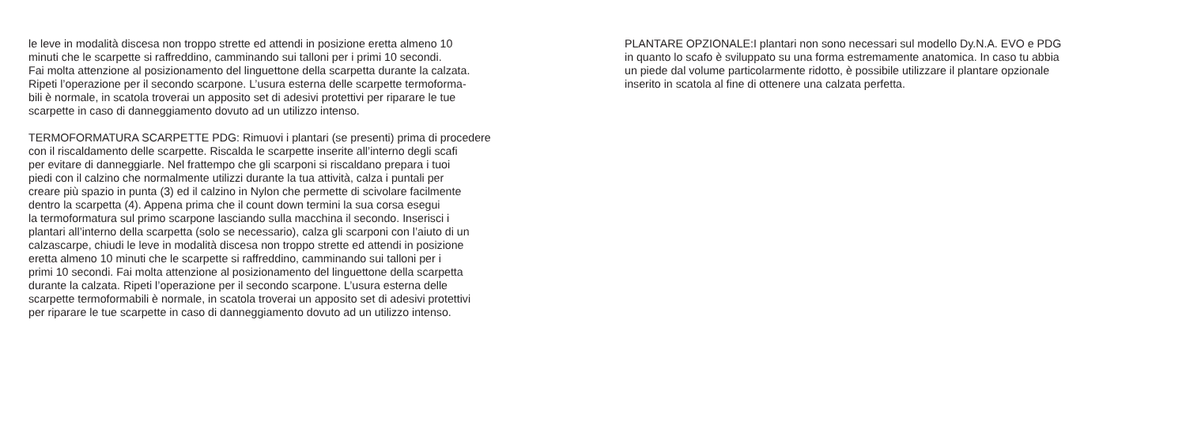le leve in modalità discesa non troppo strette ed attendi in posizione eretta almeno 10
minuti che le scarpette si raffreddino, camminando sui talloni per i primi 10 secondi.
Fai molta attenzione al posizionamento del linguettone della scarpetta durante la calzata.
Ripeti l’operazione per il secondo scarpone. L’usura esterna delle scarpette termoforma-
bili è normale, in scatola troverai un apposito set di adesivi protettivi per riparare le tue
scarpette in caso di danneggiamento dovuto ad un utilizzo intenso.
TERMOFORMATURA SCARPETTE PDG: Rimuovi i plantari (se presenti) prima di procedere
con il riscaldamento delle scarpette. Riscalda le scarpette inserite all’interno degli scafi
per evitare di danneggiarle. Nel frattempo che gli scarponi si riscaldano prepara i tuoi
piedi con il calzino che normalmente utilizzi durante la tua attività, calza i puntali per
creare più spazio in punta (3) ed il calzino in Nylon che permette di scivolare facilmente
dentro la scarpetta (4). Appena prima che il count down termini la sua corsa esegui
la termoformatura sul primo scarpone lasciando sulla macchina il secondo. Inserisci i
plantari all’interno della scarpetta (solo se necessario), calza gli scarponi con l’aiuto di un
calzascarpe, chiudi le leve in modalità discesa non troppo strette ed attendi in posizione
eretta almeno 10 minuti che le scarpette si raffreddino, camminando sui talloni per i
primi 10 secondi. Fai molta attenzione al posizionamento del linguettone della scarpetta
durante la calzata. Ripeti l’operazione per il secondo scarpone. L’usura esterna delle
scarpette termoformabili è normale, in scatola troverai un apposito set di adesivi protettivi
per riparare le tue scarpette in caso di danneggiamento dovuto ad un utilizzo intenso.
PLANTARE OPZIONALE:I plantari non sono necessari sul modello Dy.N.A. EVO e PDG
in quanto lo scafo è sviluppato su una forma estremamente anatomica. In caso tu abbia
un piede dal volume particolarmente ridotto, è possibile utilizzare il plantare opzionale
inserito in scatola al fine di ottenere una calzata perfetta.